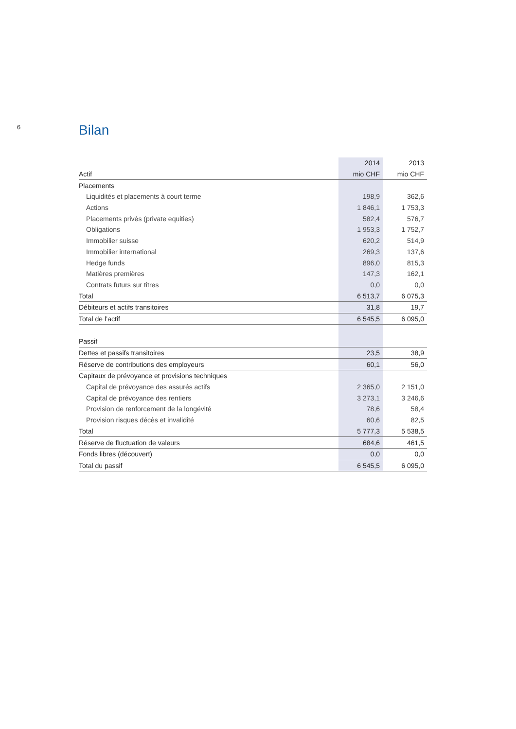6
Bilan
| | 2014 | 2013 |
| --- | --- | --- |
| Actif | mio CHF | mio CHF |
| Placements | | |
| Liquidités et placements à court terme | 198,9 | 362,6 |
| Actions | 1 846,1 | 1 753,3 |
| Placements privés (private equities) | 582,4 | 576,7 |
| Obligations | 1 953,3 | 1 752,7 |
| Immobilier suisse | 620,2 | 514,9 |
| Immobilier international | 269,3 | 137,6 |
| Hedge funds | 896,0 | 815,3 |
| Matières premières | 147,3 | 162,1 |
| Contrats futurs sur titres | 0,0 | 0,0 |
| Total | 6 513,7 | 6 075,3 |
| Débiteurs et actifs transitoires | 31,8 | 19,7 |
| Total de l’actif | 6 545,5 | 6 095,0 |
| Passif | | |
| Dettes et passifs transitoires | 23,5 | 38,9 |
| Réserve de contributions des employeurs | 60,1 | 56,0 |
| Capitaux de prévoyance et provisions techniques | | |
| Capital de prévoyance des assurés actifs | 2 365,0 | 2 151,0 |
| Capital de prévoyance des rentiers | 3 273,1 | 3 246,6 |
| Provision de renforcement de la longévité | 78,6 | 58,4 |
| Provision risques décès et invalidité | 60,6 | 82,5 |
| Total | 5 777,3 | 5 538,5 |
| Réserve de fluctuation de valeurs | 684,6 | 461,5 |
| Fonds libres (découvert) | 0,0 | 0,0 |
| Total du passif | 6 545,5 | 6 095,0 |